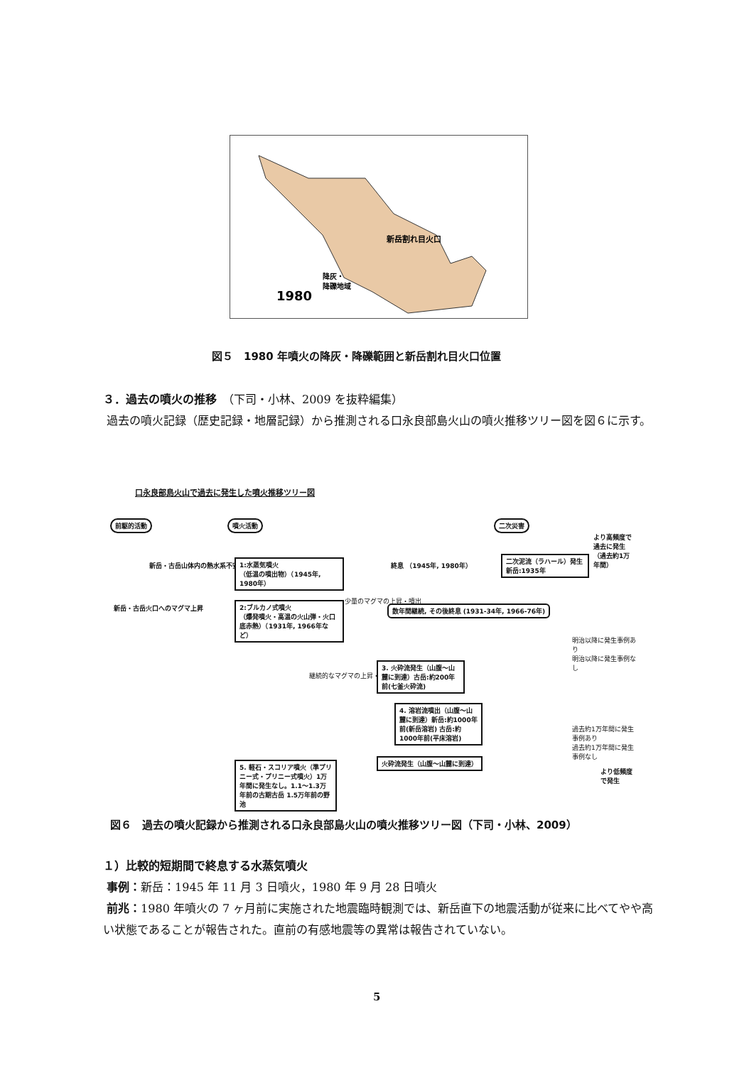新岳割れ目火口
降灰・
降礫地域
1980
図５　1980 年噴火の降灰・降礫範囲と新岳割れ目火口位置
３．過去の噴火の推移　（下司・小林、2009 を抜粋編集）
過去の噴火記録（歴史記録・地層記録）から推測される口永良部島火山の噴火推移ツリー図を図６に示す。
口永良部島火山で過去に発生した噴火推移ツリー図
前駆的活動 噴火活動 二次災害
より高頻度で過去に発生（過去約1万年間）
新岳・古岳山体内の熱水系不安定
1:水蒸気噴火
（低温の噴出物）（1945年, 1980年）
終息 （1945年, 1980年）
二次泥流（ラハール）発生 新岳:1935年
新岳・古岳火口へのマグマ上昇
2:ブルカノ式噴火
（爆発噴火・高温の火山弾・火口底赤熱）（1931年, 1966年など）
少量のマグマの上昇・噴出
数年間継続, その後終息 (1931-34年, 1966-76年)
明治以降に発生事例あり
明治以降に発生事例なし
継続的なマグマの上昇・噴出
3. 火砕流発生（山腹～山麓に到達）古岳:約200年前(七釜火砕流)
4. 溶岩流噴出（山腹～山麓に到達）新岳:約1000年前(新岳溶岩) 古岳:約1000年前(平床溶岩)
過去約1万年間に発生事例あり
過去約1万年間に発生事例なし
火砕流発生（山腹～山麓に到達）
5. 軽石・スコリア噴火（準プリニー式・プリニー式噴火）1万年間に発生なし。1.1～1.3万年前の古期古岳 1.5万年前の野池
より低頻度で発生
図６　過去の噴火記録から推測される口永良部島火山の噴火推移ツリー図（下司・小林、2009）
１）比較的短期間で終息する水蒸気噴火
事例：新岳：1945 年 11 月 3 日噴火，1980 年 9 月 28 日噴火
前兆：1980 年噴火の 7 ヶ月前に実施された地震臨時観測では、新岳直下の地震活動が従来に比べてやや高い状態であることが報告された。直前の有感地震等の異常は報告されていない。
5